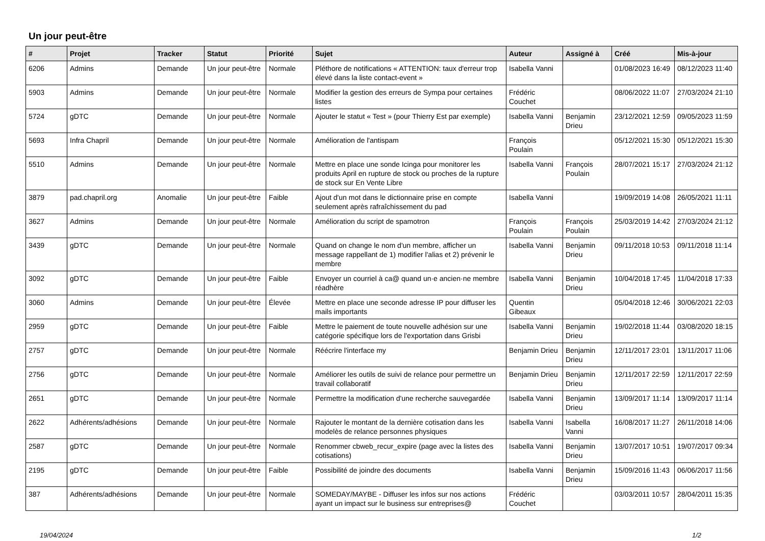Un jour peut-être
| # | Projet | Tracker | Statut | Priorité | Sujet | Auteur | Assigné à | Créé | Mis-à-jour |
| --- | --- | --- | --- | --- | --- | --- | --- | --- | --- |
| 6206 | Admins | Demande | Un jour peut-être | Normale | Pléthore de notifications « ATTENTION: taux d'erreur trop élevé dans la liste contact-event » | Isabella Vanni | | 01/08/2023 16:49 | 08/12/2023 11:40 |
| 5903 | Admins | Demande | Un jour peut-être | Normale | Modifier la gestion des erreurs de Sympa pour certaines listes | Frédéric Couchet | | 08/06/2022 11:07 | 27/03/2024 21:10 |
| 5724 | gDTC | Demande | Un jour peut-être | Normale | Ajouter le statut « Test » (pour Thierry Est par exemple) | Isabella Vanni | Benjamin Drieu | 23/12/2021 12:59 | 09/05/2023 11:59 |
| 5693 | Infra Chapril | Demande | Un jour peut-être | Normale | Amélioration de l'antispam | François Poulain | | 05/12/2021 15:30 | 05/12/2021 15:30 |
| 5510 | Admins | Demande | Un jour peut-être | Normale | Mettre en place une sonde Icinga pour monitorer les produits April en rupture de stock ou proches de la rupture de stock sur En Vente Libre | Isabella Vanni | François Poulain | 28/07/2021 15:17 | 27/03/2024 21:12 |
| 3879 | pad.chapril.org | Anomalie | Un jour peut-être | Faible | Ajout d'un mot dans le dictionnaire prise en compte seulement après rafraîchissement du pad | Isabella Vanni | | 19/09/2019 14:08 | 26/05/2021 11:11 |
| 3627 | Admins | Demande | Un jour peut-être | Normale | Amélioration du script de spamotron | François Poulain | François Poulain | 25/03/2019 14:42 | 27/03/2024 21:12 |
| 3439 | gDTC | Demande | Un jour peut-être | Normale | Quand on change le nom d'un membre, afficher un message rappellant de 1) modifier l'alias et 2) prévenir le membre | Isabella Vanni | Benjamin Drieu | 09/11/2018 10:53 | 09/11/2018 11:14 |
| 3092 | gDTC | Demande | Un jour peut-être | Faible | Envoyer un courriel à ca@ quand un·e ancien·ne membre réadhère | Isabella Vanni | Benjamin Drieu | 10/04/2018 17:45 | 11/04/2018 17:33 |
| 3060 | Admins | Demande | Un jour peut-être | Élevée | Mettre en place une seconde adresse IP pour diffuser les mails importants | Quentin Gibeaux | | 05/04/2018 12:46 | 30/06/2021 22:03 |
| 2959 | gDTC | Demande | Un jour peut-être | Faible | Mettre le paiement de toute nouvelle adhésion sur une catégorie spécifique lors de l'exportation dans Grisbi | Isabella Vanni | Benjamin Drieu | 19/02/2018 11:44 | 03/08/2020 18:15 |
| 2757 | gDTC | Demande | Un jour peut-être | Normale | Réécrire l'interface my | Benjamin Drieu | Benjamin Drieu | 12/11/2017 23:01 | 13/11/2017 11:06 |
| 2756 | gDTC | Demande | Un jour peut-être | Normale | Améliorer les outils de suivi de relance pour permettre un travail collaboratif | Benjamin Drieu | Benjamin Drieu | 12/11/2017 22:59 | 12/11/2017 22:59 |
| 2651 | gDTC | Demande | Un jour peut-être | Normale | Permettre la modification d'une recherche sauvegardée | Isabella Vanni | Benjamin Drieu | 13/09/2017 11:14 | 13/09/2017 11:14 |
| 2622 | Adhérents/adhésions | Demande | Un jour peut-être | Normale | Rajouter le montant de la dernière cotisation dans les modelès de relance personnes physiques | Isabella Vanni | Isabella Vanni | 16/08/2017 11:27 | 26/11/2018 14:06 |
| 2587 | gDTC | Demande | Un jour peut-être | Normale | Renommer cbweb_recur_expire (page avec la listes des cotisations) | Isabella Vanni | Benjamin Drieu | 13/07/2017 10:51 | 19/07/2017 09:34 |
| 2195 | gDTC | Demande | Un jour peut-être | Faible | Possibilité de joindre des documents | Isabella Vanni | Benjamin Drieu | 15/09/2016 11:43 | 06/06/2017 11:56 |
| 387 | Adhérents/adhésions | Demande | Un jour peut-être | Normale | SOMEDAY/MAYBE - Diffuser les infos sur nos actions ayant un impact sur le business sur entreprises@ | Frédéric Couchet | | 03/03/2011 10:57 | 28/04/2011 15:35 |
19/04/2024 1/2